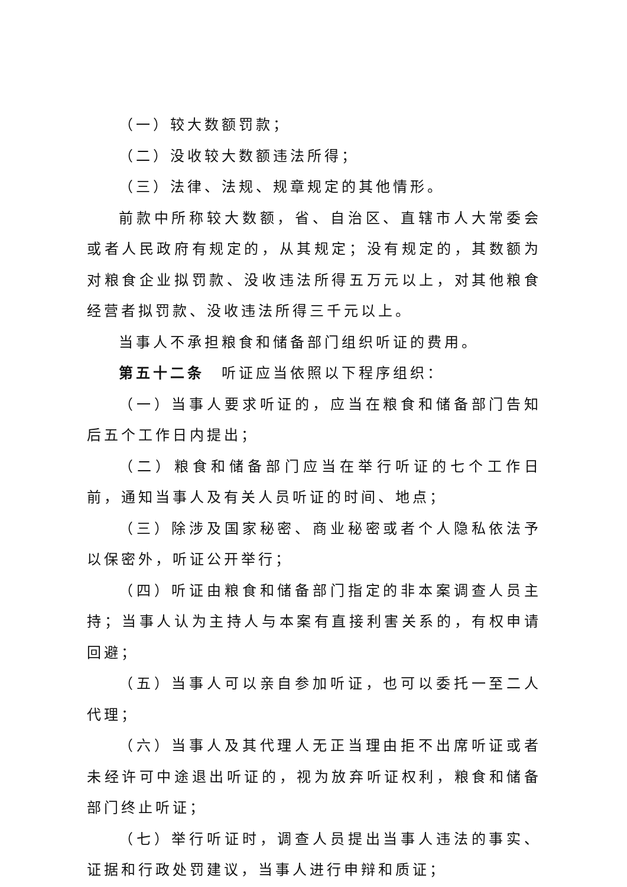（一）较大数额罚款；
（二）没收较大数额违法所得；
（三）法律、法规、规章规定的其他情形。
前款中所称较大数额，省、自治区、直辖市人大常委会或者人民政府有规定的，从其规定；没有规定的，其数额为对粮食企业拟罚款、没收违法所得五万元以上，对其他粮食经营者拟罚款、没收违法所得三千元以上。
当事人不承担粮食和储备部门组织听证的费用。
第五十二条　听证应当依照以下程序组织：
（一）当事人要求听证的，应当在粮食和储备部门告知后五个工作日内提出；
（二）粮食和储备部门应当在举行听证的七个工作日前，通知当事人及有关人员听证的时间、地点；
（三）除涉及国家秘密、商业秘密或者个人隐私依法予以保密外，听证公开举行；
（四）听证由粮食和储备部门指定的非本案调查人员主持；当事人认为主持人与本案有直接利害关系的，有权申请回避；
（五）当事人可以亲自参加听证，也可以委托一至二人代理；
（六）当事人及其代理人无正当理由拒不出席听证或者未经许可中途退出听证的，视为放弃听证权利，粮食和储备部门终止听证；
（七）举行听证时，调查人员提出当事人违法的事实、证据和行政处罚建议，当事人进行申辩和质证；